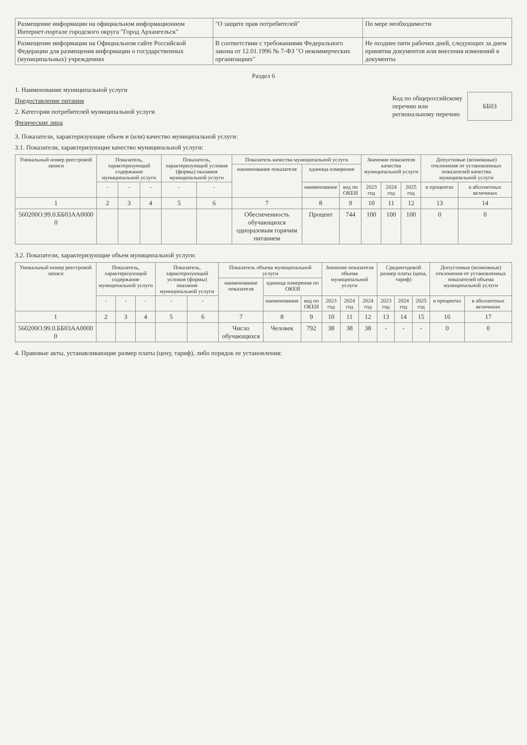| Размещение информации на официальном информационном Интернет-портале городского округа "Город Архангельск" | "О защите прав потребителей" | По мере необходимости |
| Размещение информации на Официальном сайте Российской Федерации для размещения информации о государственных (муниципальных) учреждениях | В соответствии с требованиями Федерального закона от 12.01.1996 № 7-ФЗ "О некоммерческих организациях" | Не позднее пяти рабочих дней, следующих за днем принятия документов или внесения изменений в документы |
Раздел 6
1. Наименование муниципальной услуги
Предоставление питания
2. Категории потребителей муниципальной услуги
Физические лица
Код по общероссийскому
перечню или
региональному перечню ББ03
3. Показатели, характеризующие объем и (или) качество муниципальной услуги:
3.1. Показатели, характеризующие качество муниципальной услуги:
| Уникальный номер реестровой записи | Показатель, характеризующий содержание муниципальной услуги | | | Показатель, характеризующий условия (формы) оказания муниципальной услуги | | Показатель качества муниципальной услуги | | | Значение показателя качества муниципальной услуги | | | Допустимые (возможные) отклонения от установленных показателей качества муниципальной услуги | |
| --- | --- | --- | --- | --- | --- | --- | --- | --- | --- | --- | --- | --- | --- |
| | | | | | | наименование показателя | единица измерения | | | | | | |
| | - | - | - | - | - | | наименование | код по ОКЕИ | 2023 год | 2024 год | 2025 год | в процентах | в абсолютных величинах |
| 1 | 2 | 3 | 4 | 5 | 6 | 7 | 8 | 9 | 10 | 11 | 12 | 13 | 14 |
| 560200О.99.0.ББ03АА0000 0 | | | | | | Обеспеченность обучающихся одноразовым горячим питанием | Процент | 744 | 100 | 100 | 100 | 0 | 0 |
3.2. Показатели, характеризующие объем муниципальной услуги:
| Уникальный номер реестровой записи | Показатель, характеризующий содержание муниципальной услуги | | | Показатель, характеризующий условия (формы) оказания муниципальной услуги | | Показатель объема муниципальной услуги | | | Значение показателя объема муниципальной услуги | | | Среднегодовой размер платы (цена, тариф) | | | Допустимые (возможные) отклонения от установленных показателей объема муниципальной услуги | |
| --- | --- | --- | --- | --- | --- | --- | --- | --- | --- | --- | --- | --- | --- | --- | --- | --- |
| | | | | | | наименование показателя | единица измерения по ОКЕИ | | | | | | | | | |
| | - | - | - | - | - | | наименование | код по ОКЕИ | 2023 год | 2024 год | 2024 год | 2023 год | 2024 год | 2025 год | в процентах | в абсолютных величинах |
| 1 | 2 | 3 | 4 | 5 | 6 | 7 | 8 | 9 | 10 | 11 | 12 | 13 | 14 | 15 | 16 | 17 |
| 560200О.99.0.ББ03АА0000 0 | | | | | | Число обучающихся | Человек | 792 | 38 | 38 | 38 | - | - | - | 0 | 0 |
4. Правовые акты, устанавливающие размер платы (цену, тариф), либо порядок ее установления: